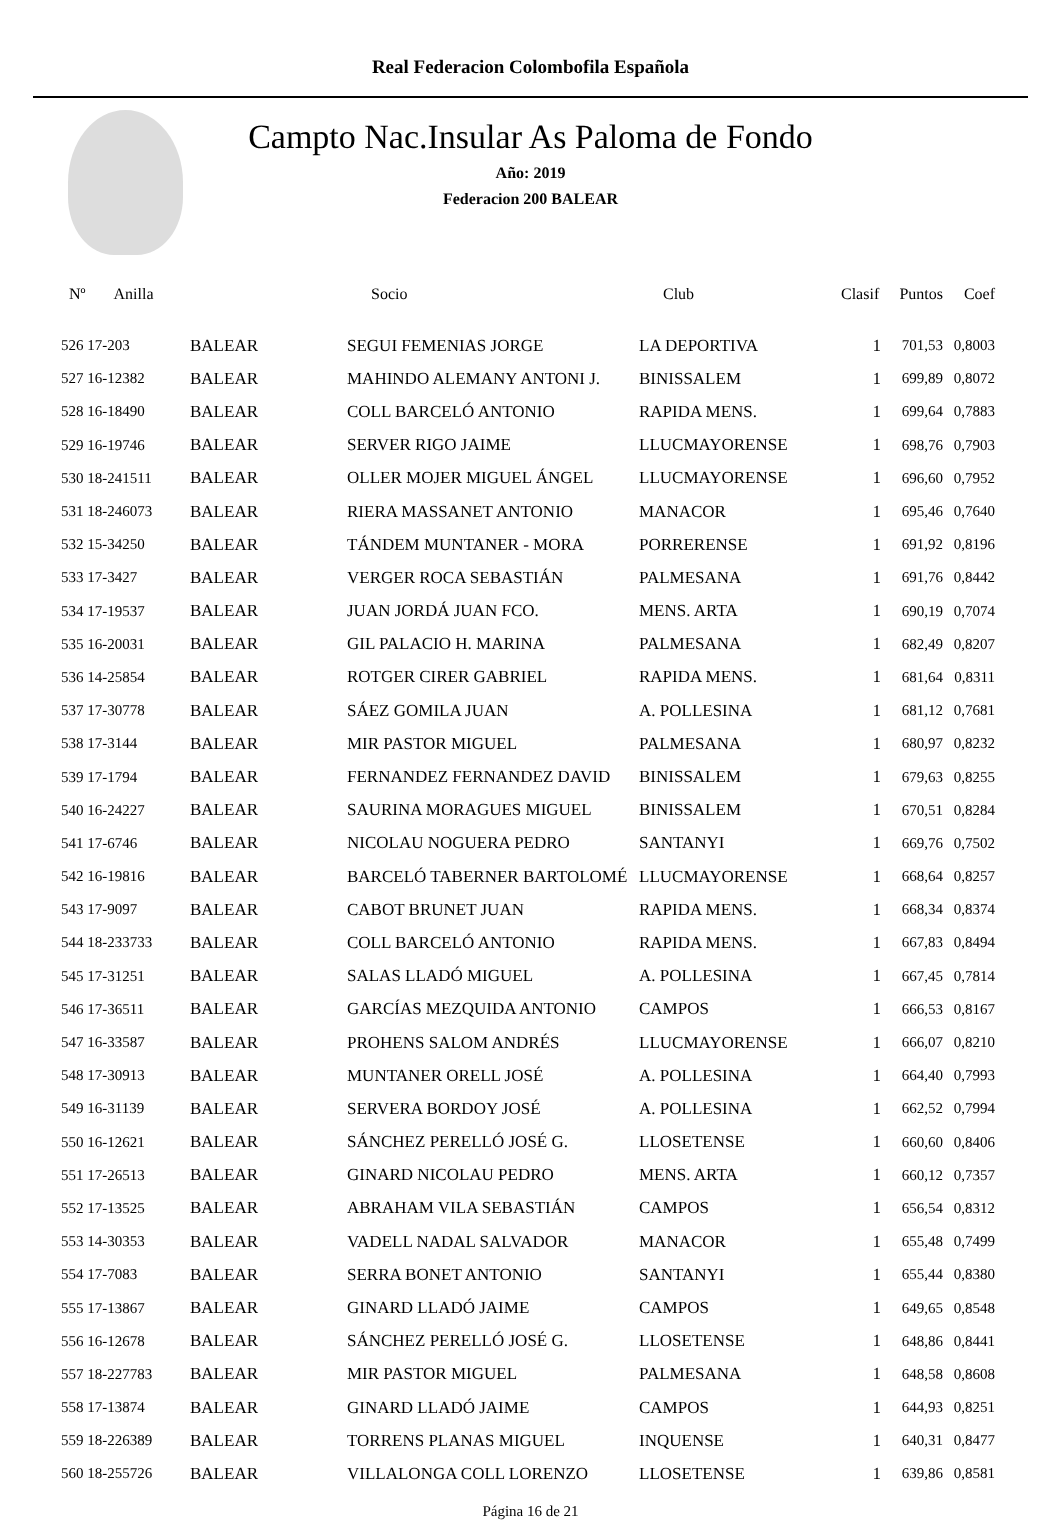Real Federacion Colombofila Española
Campto Nac.Insular As Paloma de Fondo
Año: 2019
Federacion 200 BALEAR
| Nº Anilla | | Socio | Club | Clasif | Puntos | Coef |
| --- | --- | --- | --- | --- | --- | --- |
| 526 17-203 | BALEAR | SEGUI FEMENIAS JORGE | LA DEPORTIVA | 1 | 701,53 | 0,8003 |
| 527 16-12382 | BALEAR | MAHINDO ALEMANY ANTONI J. | BINISSALEM | 1 | 699,89 | 0,8072 |
| 528 16-18490 | BALEAR | COLL BARCELÓ ANTONIO | RAPIDA MENS. | 1 | 699,64 | 0,7883 |
| 529 16-19746 | BALEAR | SERVER RIGO JAIME | LLUCMAYORENSE | 1 | 698,76 | 0,7903 |
| 530 18-241511 | BALEAR | OLLER MOJER MIGUEL ÁNGEL | LLUCMAYORENSE | 1 | 696,60 | 0,7952 |
| 531 18-246073 | BALEAR | RIERA MASSANET ANTONIO | MANACOR | 1 | 695,46 | 0,7640 |
| 532 15-34250 | BALEAR | TÁNDEM MUNTANER - MORA | PORRERENSE | 1 | 691,92 | 0,8196 |
| 533 17-3427 | BALEAR | VERGER ROCA SEBASTIÁN | PALMESANA | 1 | 691,76 | 0,8442 |
| 534 17-19537 | BALEAR | JUAN JORDÁ JUAN FCO. | MENS. ARTA | 1 | 690,19 | 0,7074 |
| 535 16-20031 | BALEAR | GIL PALACIO H. MARINA | PALMESANA | 1 | 682,49 | 0,8207 |
| 536 14-25854 | BALEAR | ROTGER CIRER GABRIEL | RAPIDA MENS. | 1 | 681,64 | 0,8311 |
| 537 17-30778 | BALEAR | SÁEZ GOMILA JUAN | A. POLLESINA | 1 | 681,12 | 0,7681 |
| 538 17-3144 | BALEAR | MIR PASTOR MIGUEL | PALMESANA | 1 | 680,97 | 0,8232 |
| 539 17-1794 | BALEAR | FERNANDEZ FERNANDEZ DAVID | BINISSALEM | 1 | 679,63 | 0,8255 |
| 540 16-24227 | BALEAR | SAURINA MORAGUES MIGUEL | BINISSALEM | 1 | 670,51 | 0,8284 |
| 541 17-6746 | BALEAR | NICOLAU NOGUERA PEDRO | SANTANYI | 1 | 669,76 | 0,7502 |
| 542 16-19816 | BALEAR | BARCELÓ TABERNER BARTOLOMÉ | LLUCMAYORENSE | 1 | 668,64 | 0,8257 |
| 543 17-9097 | BALEAR | CABOT BRUNET JUAN | RAPIDA MENS. | 1 | 668,34 | 0,8374 |
| 544 18-233733 | BALEAR | COLL BARCELÓ ANTONIO | RAPIDA MENS. | 1 | 667,83 | 0,8494 |
| 545 17-31251 | BALEAR | SALAS LLADÓ MIGUEL | A. POLLESINA | 1 | 667,45 | 0,7814 |
| 546 17-36511 | BALEAR | GARCÍAS MEZQUIDA ANTONIO | CAMPOS | 1 | 666,53 | 0,8167 |
| 547 16-33587 | BALEAR | PROHENS SALOM ANDRÉS | LLUCMAYORENSE | 1 | 666,07 | 0,8210 |
| 548 17-30913 | BALEAR | MUNTANER ORELL JOSÉ | A. POLLESINA | 1 | 664,40 | 0,7993 |
| 549 16-31139 | BALEAR | SERVERA BORDOY JOSÉ | A. POLLESINA | 1 | 662,52 | 0,7994 |
| 550 16-12621 | BALEAR | SÁNCHEZ PERELLÓ JOSÉ G. | LLOSETENSE | 1 | 660,60 | 0,8406 |
| 551 17-26513 | BALEAR | GINARD NICOLAU PEDRO | MENS. ARTA | 1 | 660,12 | 0,7357 |
| 552 17-13525 | BALEAR | ABRAHAM VILA SEBASTIÁN | CAMPOS | 1 | 656,54 | 0,8312 |
| 553 14-30353 | BALEAR | VADELL NADAL SALVADOR | MANACOR | 1 | 655,48 | 0,7499 |
| 554 17-7083 | BALEAR | SERRA BONET ANTONIO | SANTANYI | 1 | 655,44 | 0,8380 |
| 555 17-13867 | BALEAR | GINARD LLADÓ JAIME | CAMPOS | 1 | 649,65 | 0,8548 |
| 556 16-12678 | BALEAR | SÁNCHEZ PERELLÓ JOSÉ G. | LLOSETENSE | 1 | 648,86 | 0,8441 |
| 557 18-227783 | BALEAR | MIR PASTOR MIGUEL | PALMESANA | 1 | 648,58 | 0,8608 |
| 558 17-13874 | BALEAR | GINARD LLADÓ JAIME | CAMPOS | 1 | 644,93 | 0,8251 |
| 559 18-226389 | BALEAR | TORRENS PLANAS MIGUEL | INQUENSE | 1 | 640,31 | 0,8477 |
| 560 18-255726 | BALEAR | VILLALONGA COLL LORENZO | LLOSETENSE | 1 | 639,86 | 0,8581 |
Página 16 de 21